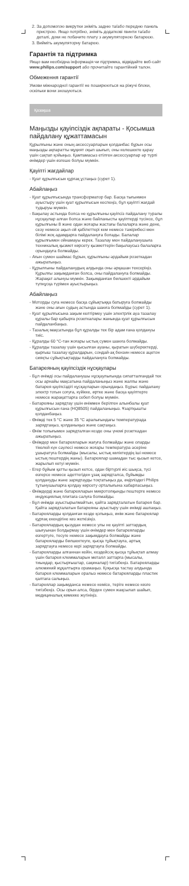2. За допомогою викрутки зніміть задню та/або передню панель пристрою. Якщо потрібно, зніміть додаткові гвинти та/або деталі, доки не побачите плату з акумуляторною батареєю.
3. Вийміть акумуляторну батарею.
Гарантія та підтримка
Якщо вам необхідна інформація чи підтримка, відвідайте веб-сайт www.philips.com/support або прочитайте гарантійний талон.
Обмеження гарантії
Умови міжнародної гарантії не поширюються на ріжучі блоки, оскільки вони зношуються.
Қазақша
Маңызды қауіпсіздік ақпараты - Қосымша пайдалану құжаттамасын
Құрылғыны және оның аксессуарларын қолданбас бұрын осы маңызды ақпаратты мұқият оқып шығып, оны келешекте қарау үшін сақтап қойыңыз. Қамтамасыз етілген аксессуарлар әр түрлі өнімдер үшін өзгеше болуы мүмкін.
Қауіпті жағдайлар
- Қуат құрылғысын құрғақ ұстаңыз (сурет 1).
Абайлаңыз
- Қуат құрылғысында трансформатор бар. Басқа тығынмен ауыстыру үшін қуат құрылғысын кеспеңіз, бұл қауіпті жағдай тудыруы мүмкін.
- Бақылау астында болса не құрылғыны қауіпсіз пайдалану туралы нұсқаулар алған болса және байланысты қауіптерді түсінсе, бұл құрылғыны 8 және одан жоғары жастағы балаларға және дене, сезу немесе ақыл-ой қабілеттері кем немесе тәжірибесі мен білімі жоқ адамдарға пайдалануға болады. Балалар құрылғымен ойнамауы керек. Тазалау мен пайдаланушыға техникалық қызмет көрсету қызметтерін бақылаусыз балаларға орындауға болмайды.
- Ағын сумен шаймас бұрын, құрылғыны әрдайым розеткадан ажыратыңыз.
- Құрылғыны пайдаланудың алдында оны әрқашан тексеріңіз. Құрылғы зақымданған болса, оны пайдалануға болмайды. Жарақат алынуы мүмкін. Зақымданған бөлшекті әрдайым түпнұсқа түрімен ауыстырыңыз.
Абайлаңыз
- Моторды суға немесе басқа сұйықтыққа батыруға болмайды және оны ағын судың астында шаюға болмайды (сурет 1).
- Қуат құрылғысына зақым келтірмеу үшін электрлік ауа тазалау құралы бар қабырға розеткалары жанында қуат құрылғысын пайдаланбаңыз.
- Тазалық мақсатында бұл құралды тек бір адам ғана қолдануы тиіс.
- Құралды 60 °C-тан жоғары ыстық сумен шаюға болмайды.
- Құралды тазалау үшін қысылған ауаны, қыратын шүберектерді, қырғыш тазалау құралдарын, сондай-ақ бензин немесе ацетон сияқты сұйықтықтарды пайдалануға болмайды.
Батареяның қауіпсіздік нұсқаулары
- Бұл өнімді осы пайдаланушы нұсқаулығында сипатталғандай тек осы арнайы мақсатына пайдаланыңыз және жалпы және батарея қауіпсіздігі нұсқауларын орындаңыз. Бұрыс пайдалану электр тогын соғуға, күйікке, өртке және басқа қауіптерге немесе жарақаттарға себеп болуы мүмкін.
- Батареяны зарядтау үшін өніммен берілген алынбалы қуат құрылғысын ғана (HQ8505) пайдаланыңыз. Ұзартқышты қолданбаңыз.
- Өнімді тек 5 °C және 35 °C аралығындағы температурада зарядтаңыз, қолданыңыз және сақтаңыз.
- Өнім толығымен зарядталған кезде оны үнемі розеткадан ажыратыңыз.
- Өнімдер мен батареяларын жағуға болмайды және оларды тікелей күн сәулесі немесе жоғары температура әсеріне ұшыратуға болмайды (мысалы, ыстық көліктердің іші немесе ыстық пештердің жаны). Батареялар шамадан тыс қызып кетсе, жарылып кетуі мүмкін.
- Егер бұйым қатты қызып кетсе, одан біртүрлі иіс шықса, түсі өзгерсе немесе әдеттегіден ұзақ зарядталса, бұйымды қолдануды және зарядтауды тоқтатыңыз да, өңірліздегі Philips тұтынушыларға қолдау көрсету орталығына хабарласыңыз.
- Өнімдерді және батареяларын микротолқынды пештерге немесе индукциялық плитаға салуға болмайды.
- Бұл өнімде ауыстырылмайтын, қайта зарядталатын батарея бар. Қайта зарядталатын батареяны ауыстыру үшін өнімді ашпаңыз.
- Батареяларды қолданған кезде қолыңыз, өнім және батареялар құрғақ екендігіне көз жеткізіңіз.
- Батареялардың қызудан немесе улы не қауіпті заттардың шығуынан болдырмау үшін өнімдер мен батареяларды өзгертуге, тесуге немесе зақымдауға болмайды және батареяларды бөлшектеуге, қысқа тұйықтауға, артық зарядтауға немесе кері зарядтауға болмайды.
- Батареяларды алғаннан кейін, кездейсоқ қысқа тұйықтап алмау үшін батарея клеммаларын металл заттарға (мысалы, тиындар, қыстырғыштар, сақиналар) тигізбеңіз. Батареяларды алюминий жұқалтырға орамаңыз. Қоқысқа тастау алдында батарея клеммаларын оралыз немесе батареяларды пластик қалтаға салыңыз.
- Батареялар зақымданса немесе кемісе, теріге немесе көзге тигізбеңіз. Осы орын алса, бірден сумен жақсылап шайып, медициналық көмекке жүгініңіз.